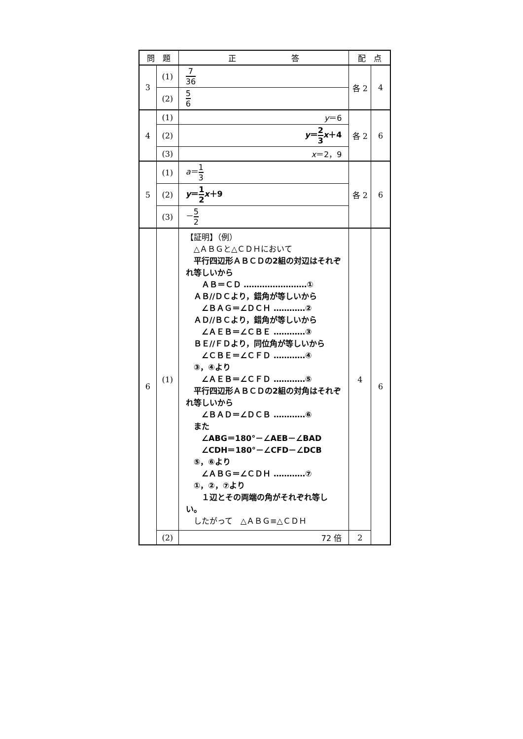| 問 題 | | 正 答 | 配 点 | |
| --- | --- | --- | --- | --- |
| 3 | (1) | 7 36 | 各 2 | 4 |
| | (2) | 5 6 | | |
| 4 | (1) | y ＝6 | 各 2 | 6 |
| | (2) | y ＝ 2 3 x ＋4 | | |
| | (3) | x ＝2，9 | | |
| 5 | (1) | a ＝ 1 3 | 各 2 | 6 |
| | (2) | y ＝ 1 2 x ＋9 | | |
| | (3) | － 5 2 | | |
| 6 | (1) | 【証明】（例） △ＡＢＧと△ＣＤＨにおいて 平行四辺形ＡＢＣＤの2組の対辺はそれぞれ等しいから ＡＢ＝ＣＤ ……………………① ＡＢ//ＤＣより，錯角が等しいから ∠ＢＡＧ＝∠ＤＣＨ …………② ＡＤ//ＢＣより，錯角が等しいから ∠ＡＥＢ＝∠ＣＢＥ …………③ ＢＥ//ＦＤより，同位角が等しいから ∠ＣＢＥ＝∠ＣＦＤ …………④ ③，④より ∠ＡＥＢ＝∠ＣＦＤ …………⑤ 平行四辺形ＡＢＣＤの2組の対角はそれぞれ等しいから ∠ＢＡＤ＝∠ＤＣＢ …………⑥ また ∠ABG＝180°－∠AEB－∠BAD ∠CDH＝180°－∠CFD－∠DCB ⑤，⑥より ∠ＡＢＧ＝∠ＣＤＨ …………⑦ ①，②，⑦より １辺とその両端の角がそれぞれ等しい。 したがって △ＡＢＧ≡△ＣＤＨ | 4 | 6 |
| | (2) | 72 倍 | 2 | |